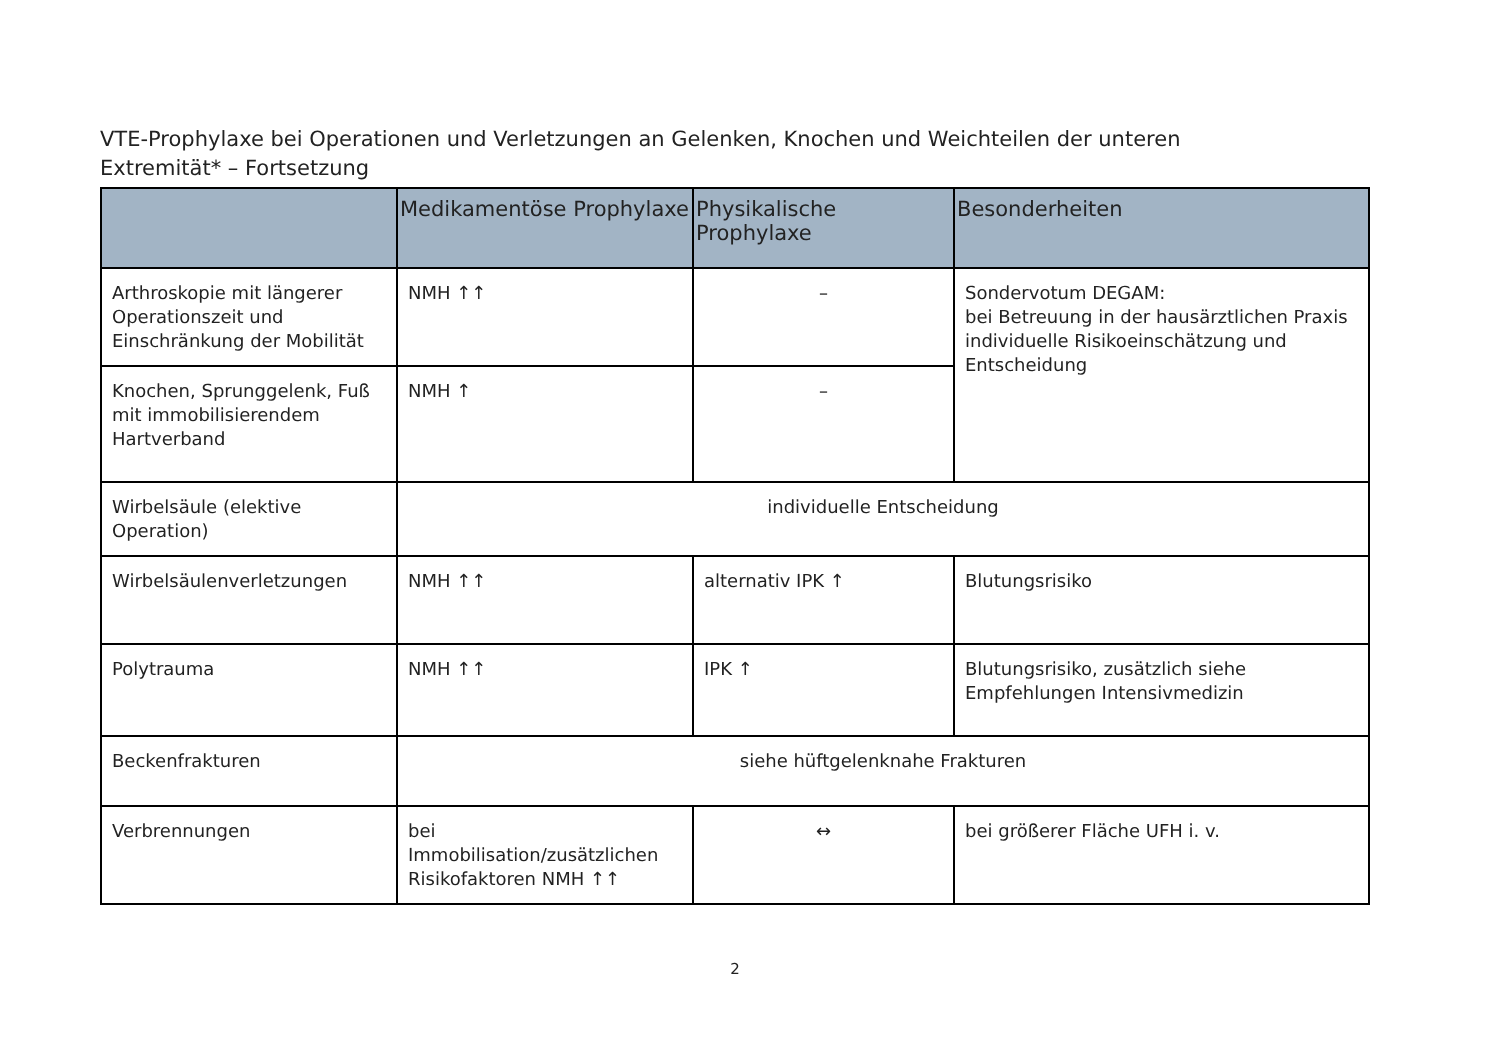VTE-Prophylaxe bei Operationen und Verletzungen an Gelenken, Knochen und Weichteilen der unteren Extremität* – Fortsetzung
| | Medikamentöse Prophylaxe | Physikalische Prophylaxe | Besonderheiten |
| --- | --- | --- | --- |
| Arthroskopie mit längerer Operationszeit und Einschränkung der Mobilität | NMH ↑↑ | – | Sondervotum DEGAM: bei Betreuung in der hausärztlichen Praxis individuelle Risikoeinschätzung und Entscheidung |
| Knochen, Sprunggelenk, Fuß mit immobilisierendem Hartverband | NMH ↑ | – | |
| Wirbelsäule (elektive Operation) | individuelle Entscheidung | | |
| Wirbelsäulenverletzungen | NMH ↑↑ | alternativ IPK ↑ | Blutungsrisiko |
| Polytrauma | NMH ↑↑ | IPK ↑ | Blutungsrisiko, zusätzlich siehe Empfehlungen Intensivmedizin |
| Beckenfrakturen | siehe hüftgelenknahe Frakturen | | |
| Verbrennungen | bei Immobilisation/zusätzlichen Risikofaktoren NMH ↑↑ | ↔ | bei größerer Fläche UFH i. v. |
2